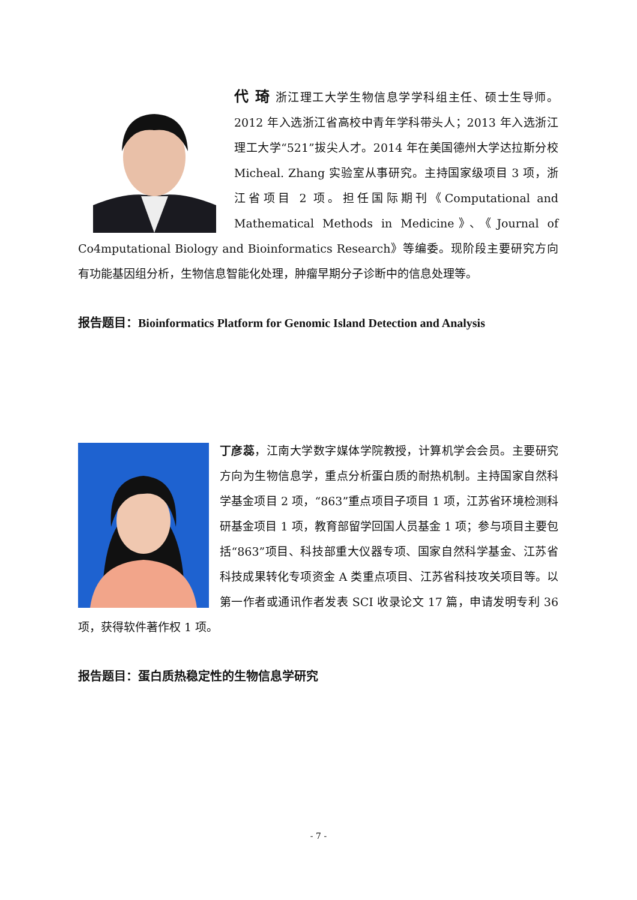代 琦 浙江理工大学生物信息学学科组主任、硕士生导师。2012 年入选浙江省高校中青年学科带头人；2013 年入选浙江理工大学“521”拔尖人才。2014 年在美国德州大学达拉斯分校 Micheal. Zhang 实验室从事研究。主持国家级项目 3 项，浙江省项目 2 项。担任国际期刊《Computational and Mathematical Methods in Medicine》、《Journal of Co4mputational Biology and Bioinformatics Research》等编委。现阶段主要研究方向有功能基因组分析，生物信息智能化处理，肿瘤早期分子诊断中的信息处理等。
报告题目：Bioinformatics Platform for Genomic Island Detection and Analysis
丁彦蕊，江南大学数字媒体学院教授，计算机学会会员。主要研究方向为生物信息学，重点分析蛋白质的耐热机制。主持国家自然科学基金项目 2 项，“863”重点项目子项目 1 项，江苏省环境检测科研基金项目 1 项，教育部留学回国人员基金 1 项；参与项目主要包括“863”项目、科技部重大仪器专项、国家自然科学基金、江苏省科技成果转化专项资金 A 类重点项目、江苏省科技攻关项目等。以第一作者或通讯作者发表 SCI 收录论文 17 篇，申请发明专利 36 项，获得软件著作权 1 项。
报告题目：蛋白质热稳定性的生物信息学研究
- 7 -